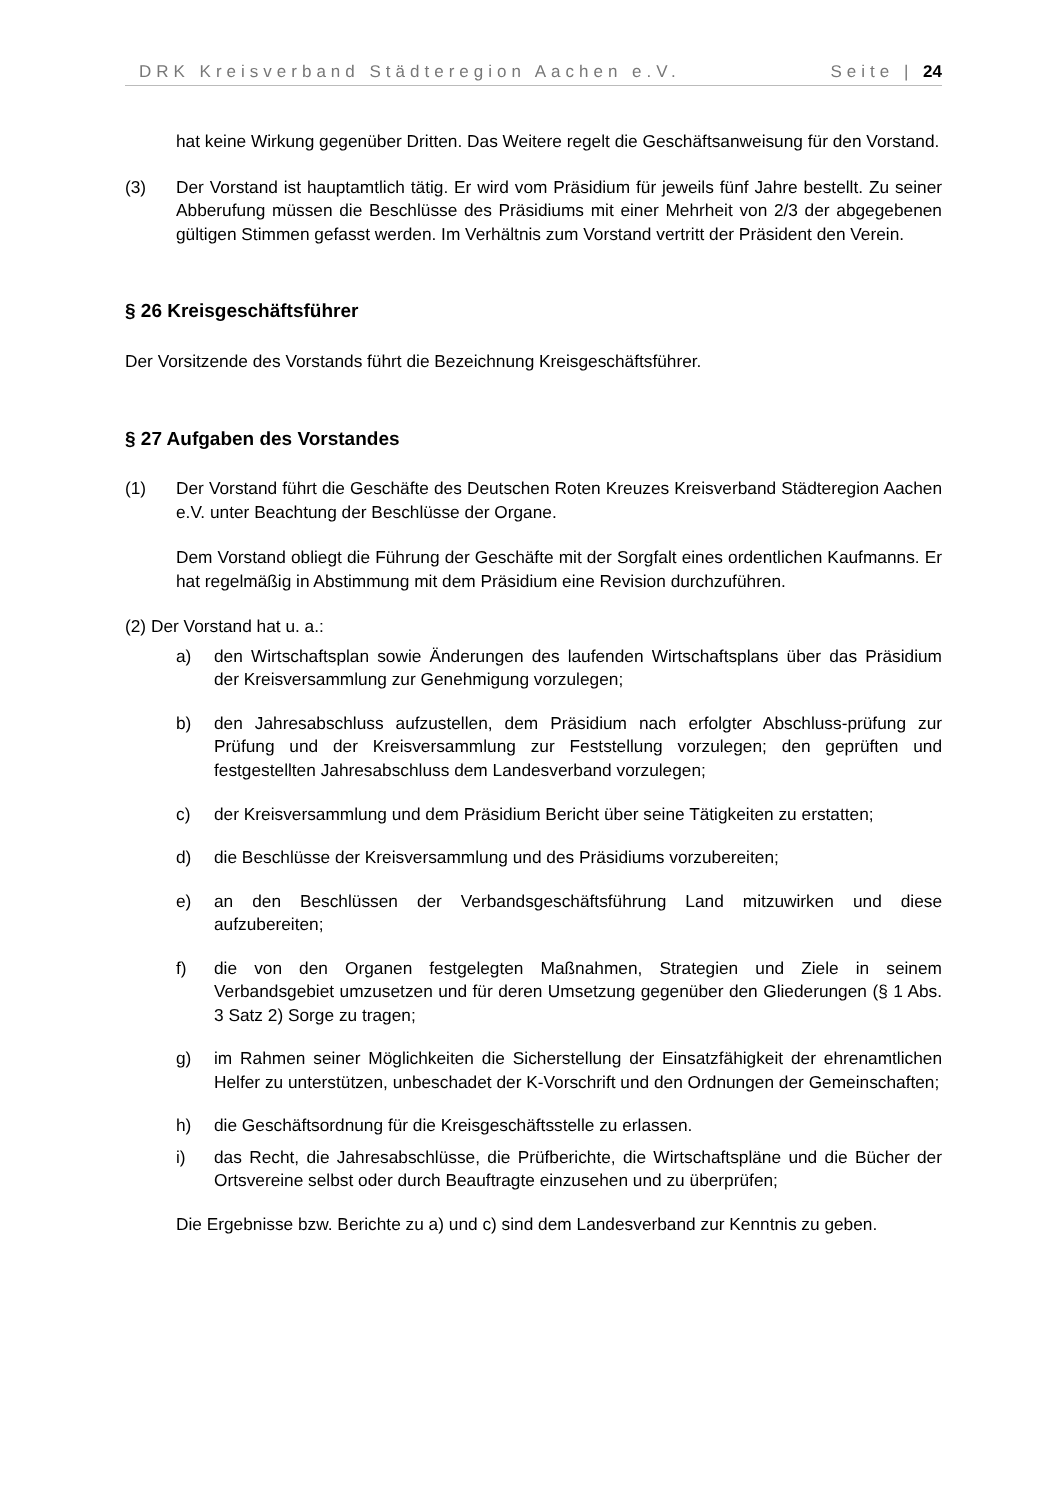DRK Kreisverband Städteregion Aachen e.V. Seite | 24
hat keine Wirkung gegenüber Dritten. Das Weitere regelt die Geschäftsanweisung für den Vorstand.
(3) Der Vorstand ist hauptamtlich tätig. Er wird vom Präsidium für jeweils fünf Jahre bestellt. Zu seiner Abberufung müssen die Beschlüsse des Präsidiums mit einer Mehrheit von 2/3 der abgegebenen gültigen Stimmen gefasst werden. Im Verhältnis zum Vorstand vertritt der Präsident den Verein.
§ 26 Kreisgeschäftsführer
Der Vorsitzende des Vorstands führt die Bezeichnung Kreisgeschäftsführer.
§ 27 Aufgaben des Vorstandes
(1) Der Vorstand führt die Geschäfte des Deutschen Roten Kreuzes Kreisverband Städteregion Aachen e.V. unter Beachtung der Beschlüsse der Organe.
Dem Vorstand obliegt die Führung der Geschäfte mit der Sorgfalt eines ordentlichen Kaufmanns. Er hat regelmäßig in Abstimmung mit dem Präsidium eine Revision durchzuführen.
(2) Der Vorstand hat u. a.:
a) den Wirtschaftsplan sowie Änderungen des laufenden Wirtschaftsplans über das Präsidium der Kreisversammlung zur Genehmigung vorzulegen;
b) den Jahresabschluss aufzustellen, dem Präsidium nach erfolgter Abschluss-prüfung zur Prüfung und der Kreisversammlung zur Feststellung vorzulegen; den geprüften und festgestellten Jahresabschluss dem Landesverband vorzulegen;
c) der Kreisversammlung und dem Präsidium Bericht über seine Tätigkeiten zu erstatten;
d) die Beschlüsse der Kreisversammlung und des Präsidiums vorzubereiten;
e) an den Beschlüssen der Verbandsgeschäftsführung Land mitzuwirken und diese aufzubereiten;
f) die von den Organen festgelegten Maßnahmen, Strategien und Ziele in seinem Verbandsgebiet umzusetzen und für deren Umsetzung gegenüber den Gliederungen (§ 1 Abs. 3 Satz 2) Sorge zu tragen;
g) im Rahmen seiner Möglichkeiten die Sicherstellung der Einsatzfähigkeit der ehrenamtlichen Helfer zu unterstützen, unbeschadet der K-Vorschrift und den Ordnungen der Gemeinschaften;
h) die Geschäftsordnung für die Kreisgeschäftsstelle zu erlassen.
i) das Recht, die Jahresabschlüsse, die Prüfberichte, die Wirtschaftspläne und die Bücher der Ortsvereine selbst oder durch Beauftragte einzusehen und zu überprüfen;
Die Ergebnisse bzw. Berichte zu a) und c) sind dem Landesverband zur Kenntnis zu geben.